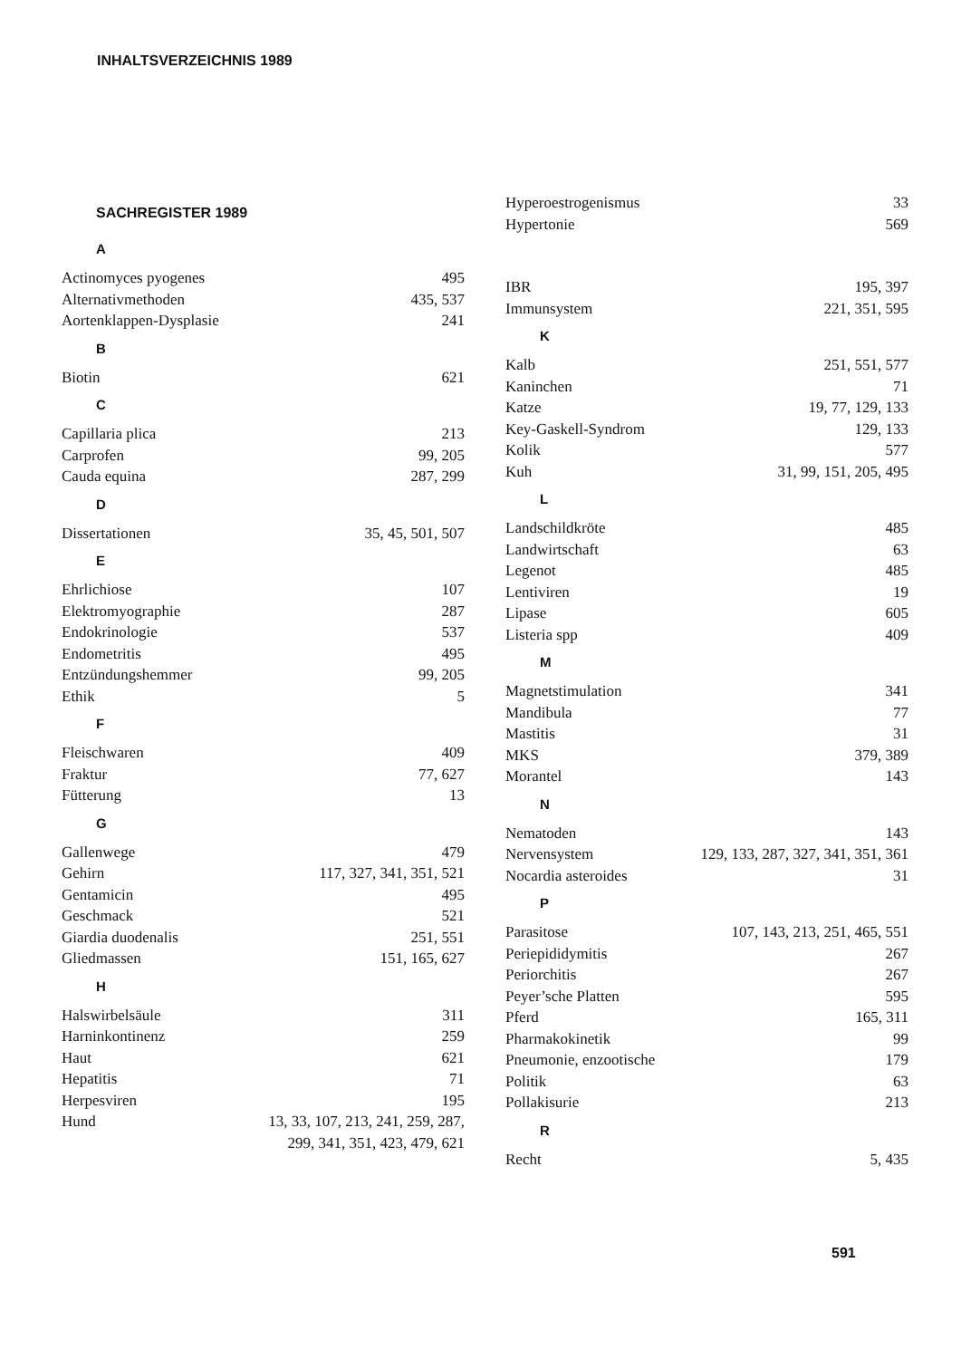INHALTSVERZEICHNIS 1989
SACHREGISTER 1989
A
Actinomyces pyogenes 495
Alternativmethoden 435, 537
Aortenklappen-Dysplasie 241
B
Biotin 621
C
Capillaria plica 213
Carprofen 99, 205
Cauda equina 287, 299
D
Dissertationen 35, 45, 501, 507
E
Ehrlichiose 107
Elektromyographie 287
Endokrinologie 537
Endometritis 495
Entzündungshemmer 99, 205
Ethik 5
F
Fleischwaren 409
Fraktur 77, 627
Fütterung 13
G
Gallenwege 479
Gehirn 117, 327, 341, 351, 521
Gentamicin 495
Geschmack 521
Giardia duodenalis 251, 551
Gliedmassen 151, 165, 627
H
Halswirbelsäule 311
Harninkontinenz 259
Haut 621
Hepatitis 71
Herpesviren 195
Hund 13, 33, 107, 213, 241, 259, 287,
299, 341, 351, 423, 479, 621
Hyperoestrogenismus 33
Hypertonie 569
IBR 195, 397
Immunsystem 221, 351, 595
K
Kalb 251, 551, 577
Kaninchen 71
Katze 19, 77, 129, 133
Key-Gaskell-Syndrom 129, 133
Kolik 577
Kuh 31, 99, 151, 205, 495
L
Landschildkröte 485
Landwirtschaft 63
Legenot 485
Lentiviren 19
Lipase 605
Listeria spp 409
M
Magnetstimulation 341
Mandibula 77
Mastitis 31
MKS 379, 389
Morantel 143
N
Nematoden 143
Nervensystem 129, 133, 287, 327, 341, 351, 361
Nocardia asteroides 31
P
Parasitose 107, 143, 213, 251, 465, 551
Periepididymitis 267
Periorchitis 267
Peyer’sche Platten 595
Pferd 165, 311
Pharmakokinetik 99
Pneumonie, enzootische 179
Politik 63
Pollakisurie 213
R
Recht 5, 435
591